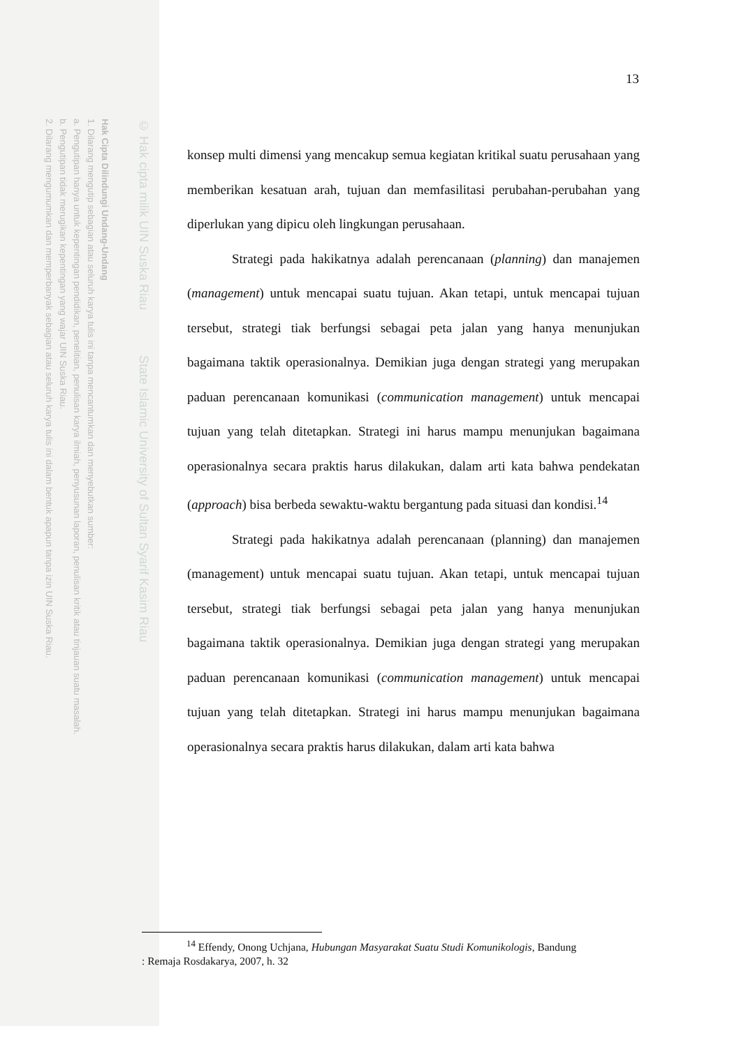Hak Cipta Dilindungi Undang-Undang
1. Dilarang mengutip sebagian atau seluruh karya tulis ini tanpa mencantumkan dan menyebutkan sumber:
a. Pengutipan hanya untuk kepentingan pendidikan, penelitian, penulisan karya ilmiah, penyusunan laporan, penulisan kritik atau tinjauan suatu masalah.
b. Pengutipan tidak merugikan kepentingan yang wajar UIN Suska Riau.
2. Dilarang mengumumkan dan memperbanyak sebagian atau seluruh karya tulis ini dalam bentuk apapun tanpa izin UIN Suska Riau.
© Hak cipta milik UIN Suska Riau State Islamic University of Sultan Syarif Kasim Riau
13
konsep multi dimensi yang mencakup semua kegiatan kritikal suatu perusahaan yang memberikan kesatuan arah, tujuan dan memfasilitasi perubahan-perubahan yang diperlukan yang dipicu oleh lingkungan perusahaan.
Strategi pada hakikatnya adalah perencanaan (planning) dan manajemen (management) untuk mencapai suatu tujuan. Akan tetapi, untuk mencapai tujuan tersebut, strategi tiak berfungsi sebagai peta jalan yang hanya menunjukan bagaimana taktik operasionalnya. Demikian juga dengan strategi yang merupakan paduan perencanaan komunikasi (communication management) untuk mencapai tujuan yang telah ditetapkan. Strategi ini harus mampu menunjukan bagaimana operasionalnya secara praktis harus dilakukan, dalam arti kata bahwa pendekatan (approach) bisa berbeda sewaktu-waktu bergantung pada situasi dan kondisi.<sup>14</sup>
Strategi pada hakikatnya adalah perencanaan (planning) dan manajemen (management) untuk mencapai suatu tujuan. Akan tetapi, untuk mencapai tujuan tersebut, strategi tiak berfungsi sebagai peta jalan yang hanya menunjukan bagaimana taktik operasionalnya. Demikian juga dengan strategi yang merupakan paduan perencanaan komunikasi (communication management) untuk mencapai tujuan yang telah ditetapkan. Strategi ini harus mampu menunjukan bagaimana operasionalnya secara praktis harus dilakukan, dalam arti kata bahwa
<sup>14</sup> Effendy, Onong Uchjana, Hubungan Masyarakat Suatu Studi Komunikologis, Bandung
: Remaja Rosdakarya, 2007, h. 32